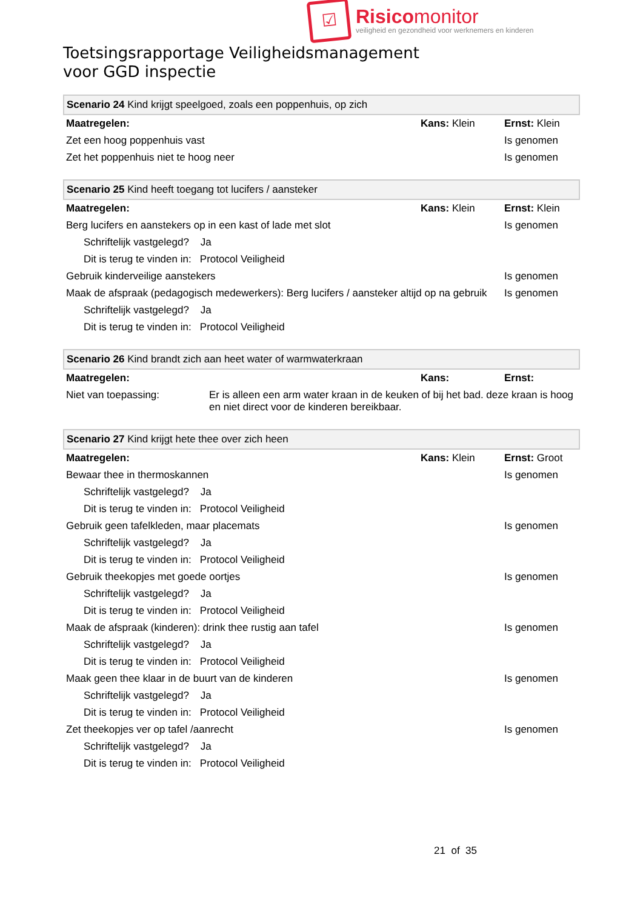☑
Risicomonitor
veiligheid en gezondheid voor werknemers en kinderen
Toetsingsrapportage Veiligheidsmanagement
voor GGD inspectie
| Scenario 24 Kind krijgt speelgoed, zoals een poppenhuis, op zich | | |
| Maatregelen: | Kans: Klein | Ernst: Klein |
| Zet een hoog poppenhuis vast | | Is genomen |
| Zet het poppenhuis niet te hoog neer | | Is genomen |
| Scenario 25 Kind heeft toegang tot lucifers / aansteker | | |
| Maatregelen: | Kans: Klein | Ernst: Klein |
| Berg lucifers en aanstekers op in een kast of lade met slot | | Is genomen |
| Schriftelijk vastgelegd? Ja | | |
| Dit is terug te vinden in: Protocol Veiligheid | | |
| Gebruik kinderveilige aanstekers | | Is genomen |
| Maak de afspraak (pedagogisch medewerkers): Berg lucifers / aansteker altijd op na gebruik | | Is genomen |
| Schriftelijk vastgelegd? Ja | | |
| Dit is terug te vinden in: Protocol Veiligheid | | |
| Scenario 26 Kind brandt zich aan heet water of warmwaterkraan | | |
| Maatregelen: | Kans: | Ernst: |
| Niet van toepassing: Er is alleen een arm water kraan in de keuken of bij het bad. deze kraan is hoog en niet direct voor de kinderen bereikbaar. | | |
| Scenario 27 Kind krijgt hete thee over zich heen | | |
| Maatregelen: | Kans: Klein | Ernst: Groot |
| Bewaar thee in thermoskannen | | Is genomen |
| Schriftelijk vastgelegd? Ja | | |
| Dit is terug te vinden in: Protocol Veiligheid | | |
| Gebruik geen tafelkleden, maar placemats | | Is genomen |
| Schriftelijk vastgelegd? Ja | | |
| Dit is terug te vinden in: Protocol Veiligheid | | |
| Gebruik theekopjes met goede oortjes | | Is genomen |
| Schriftelijk vastgelegd? Ja | | |
| Dit is terug te vinden in: Protocol Veiligheid | | |
| Maak de afspraak (kinderen): drink thee rustig aan tafel | | Is genomen |
| Schriftelijk vastgelegd? Ja | | |
| Dit is terug te vinden in: Protocol Veiligheid | | |
| Maak geen thee klaar in de buurt van de kinderen | | Is genomen |
| Schriftelijk vastgelegd? Ja | | |
| Dit is terug te vinden in: Protocol Veiligheid | | |
| Zet theekopjes ver op tafel /aanrecht | | Is genomen |
| Schriftelijk vastgelegd? Ja | | |
| Dit is terug te vinden in: Protocol Veiligheid | | |
21 of 35